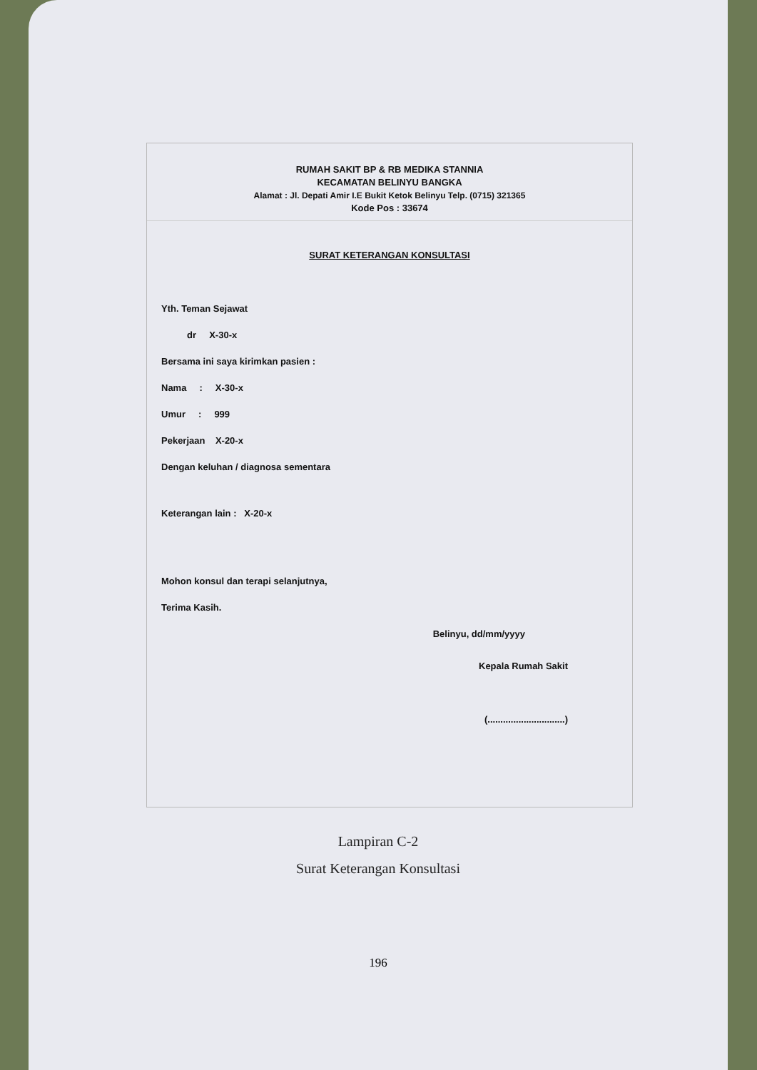RUMAH SAKIT BP & RB MEDIKA STANNIA
KECAMATAN BELINYU BANGKA
Alamat : Jl. Depati Amir I.E Bukit Ketok Belinyu Telp. (0715) 321365
Kode Pos : 33674
SURAT KETERANGAN KONSULTASI
Yth. Teman Sejawat
dr X-30-x
Bersama ini saya kirimkan pasien :
Nama : X-30-x
Umur : 999
Pekerjaan X-20-x
Dengan keluhan / diagnosa sementara
Keterangan lain : X-20-x
Mohon konsul dan terapi selanjutnya,
Terima Kasih.
Belinyu, dd/mm/yyyy
Kepala Rumah Sakit
(..............................)
Lampiran C-2
Surat Keterangan Konsultasi
196